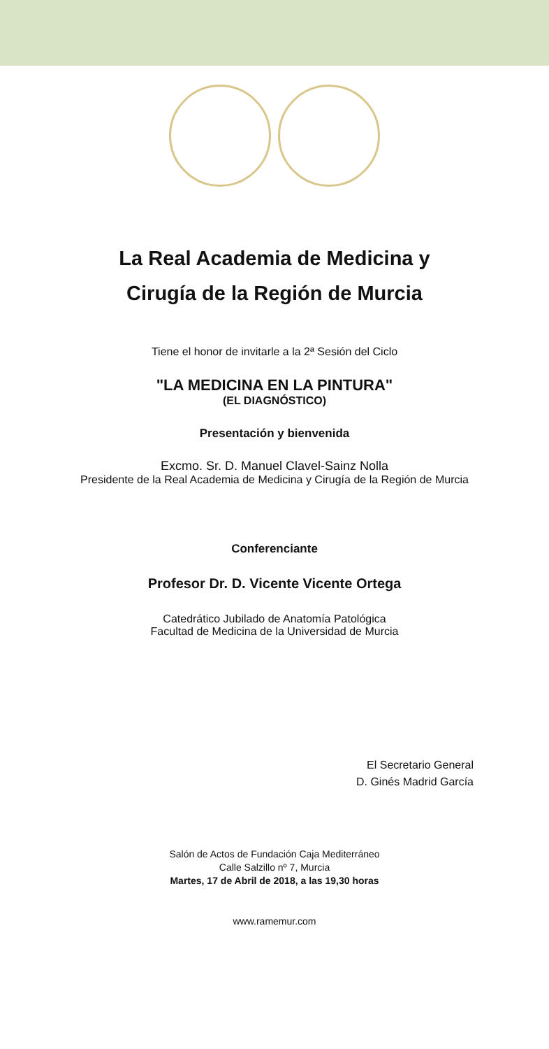La Real Academia de Medicina y
Cirugía de la Región de Murcia
Tiene el honor de invitarle a la 2ª Sesión del Ciclo
"LA MEDICINA EN LA PINTURA"
(EL DIAGNÓSTICO)
Presentación y bienvenida
Excmo. Sr. D. Manuel Clavel-Sainz Nolla
Presidente de la Real Academia de Medicina y Cirugía de la Región de Murcia
Conferenciante
Profesor Dr. D. Vicente Vicente Ortega
Catedrático Jubilado de Anatomía Patológica
Facultad de Medicina de la Universidad de Murcia
El Secretario General
D. Ginés Madrid García
Salón de Actos de Fundación Caja Mediterráneo
Calle Salzillo nº 7, Murcia
Martes, 17 de Abril de 2018, a las 19,30 horas
www.ramemur.com